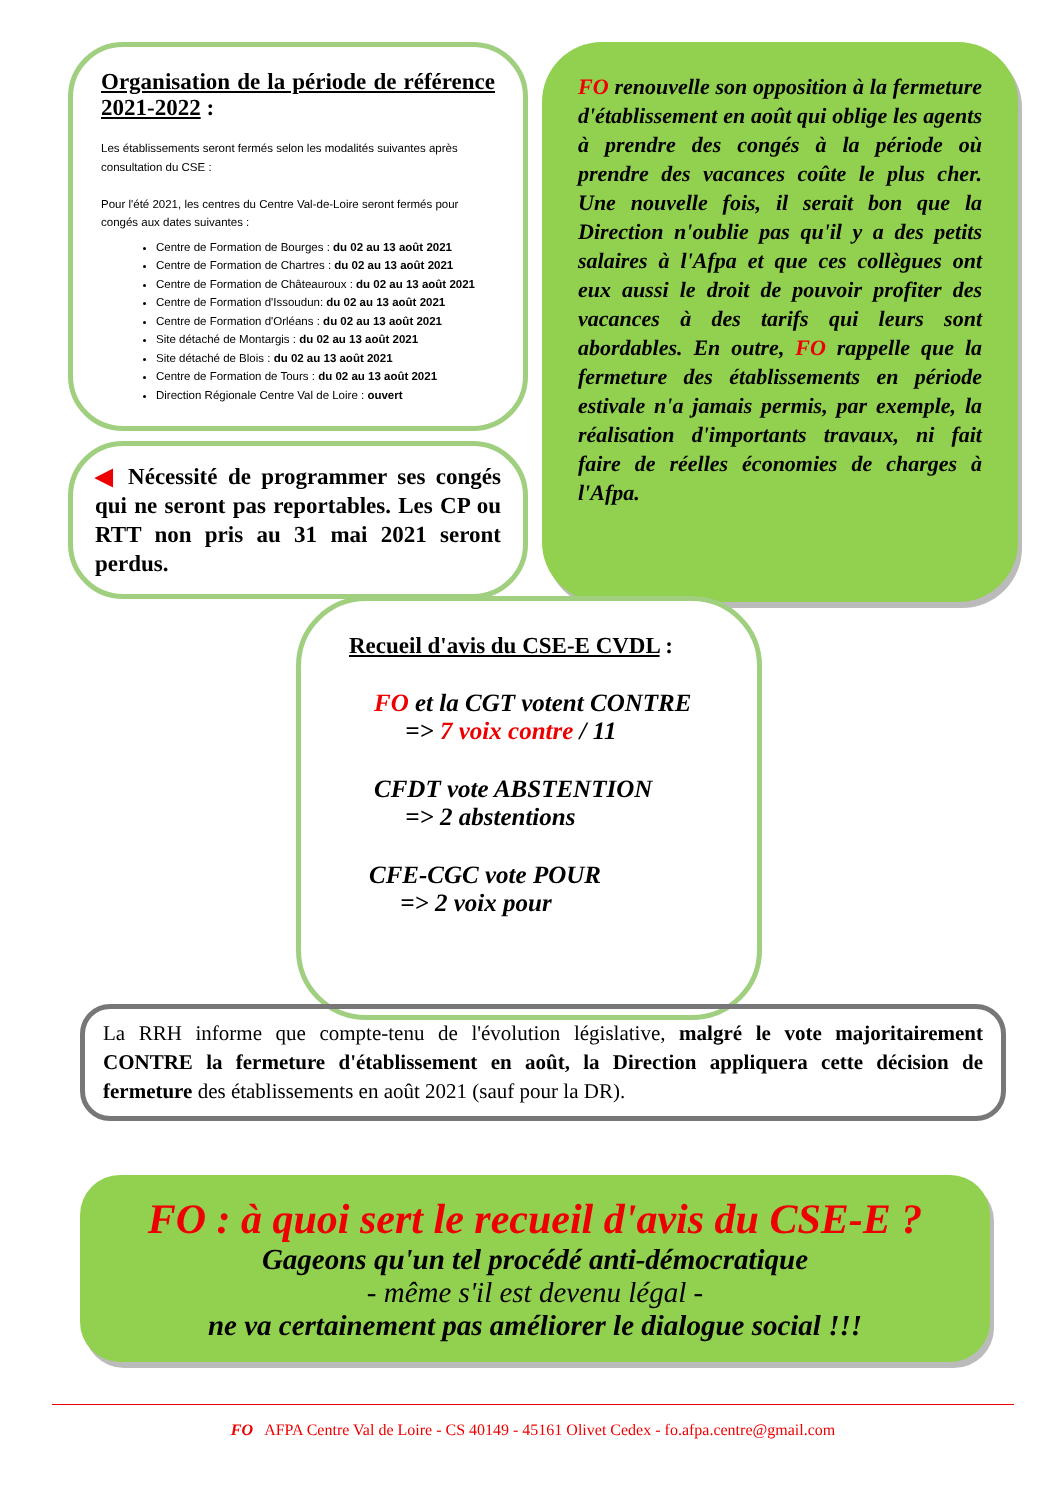Organisation de la période de référence 2021-2022 :
Les établissements seront fermés selon les modalités suivantes après consultation du CSE :
Pour l'été 2021, les centres du Centre Val-de-Loire seront fermés pour congés aux dates suivantes :
Centre de Formation de Bourges : du 02 au 13 août 2021
Centre de Formation de Chartres : du 02 au 13 août 2021
Centre de Formation de Châteauroux : du 02 au 13 août 2021
Centre de Formation d'Issoudun: du 02 au 13 août 2021
Centre de Formation d'Orléans : du 02 au 13 août 2021
Site détaché de Montargis : du 02 au 13 août 2021
Site détaché de Blois : du 02 au 13 août 2021
Centre de Formation de Tours : du 02 au 13 août 2021
Direction Régionale Centre Val de Loire : ouvert
◀ Nécessité de programmer ses congés qui ne seront pas reportables. Les CP ou RTT non pris au 31 mai 2021 seront perdus.
FO renouvelle son opposition à la fermeture d'établissement en août qui oblige les agents à prendre des congés à la période où prendre des vacances coûte le plus cher. Une nouvelle fois, il serait bon que la Direction n'oublie pas qu'il y a des petits salaires à l'Afpa et que ces collègues ont eux aussi le droit de pouvoir profiter des vacances à des tarifs qui leurs sont abordables. En outre, FO rappelle que la fermeture des établissements en période estivale n'a jamais permis, par exemple, la réalisation d'importants travaux, ni fait faire de réelles économies de charges à l'Afpa.
Recueil d'avis du CSE-E CVDL :
FO et la CGT votent CONTRE
=> 7 voix contre / 11
CFDT vote ABSTENTION
=> 2 abstentions
CFE-CGC vote POUR
=> 2 voix pour
La RRH informe que compte-tenu de l'évolution législative, malgré le vote majoritairement CONTRE la fermeture d'établissement en août, la Direction appliquera cette décision de fermeture des établissements en août 2021 (sauf pour la DR).
FO : à quoi sert le recueil d'avis du CSE-E ?
Gageons qu'un tel procédé anti-démocratique
- même s'il est devenu légal -
ne va certainement pas améliorer le dialogue social !!!
FO AFPA Centre Val de Loire - CS 40149 - 45161 Olivet Cedex - fo.afpa.centre@gmail.com